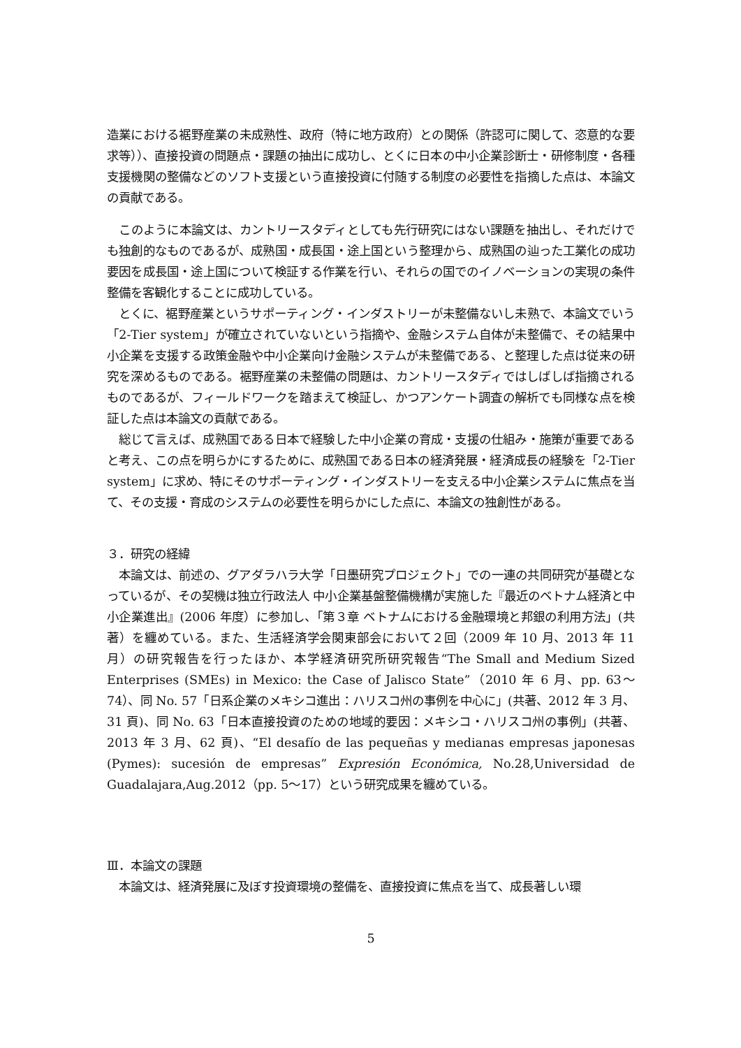造業における裾野産業の未成熟性、政府（特に地方政府）との関係（許認可に関して、恣意的な要求等））、直接投資の問題点・課題の抽出に成功し、とくに日本の中小企業診断士・研修制度・各種支援機関の整備などのソフト支援という直接投資に付随する制度の必要性を指摘した点は、本論文の貢献である。
　このように本論文は、カントリースタディとしても先行研究にはない課題を抽出し、それだけでも独創的なものであるが、成熟国・成長国・途上国という整理から、成熟国の辿った工業化の成功要因を成長国・途上国について検証する作業を行い、それらの国でのイノベーションの実現の条件整備を客観化することに成功している。
　とくに、裾野産業というサポーティング・インダストリーが未整備ないし未熟で、本論文でいう「2-Tier system」が確立されていないという指摘や、金融システム自体が未整備で、その結果中小企業を支援する政策金融や中小企業向け金融システムが未整備である、と整理した点は従来の研究を深めるものである。裾野産業の未整備の問題は、カントリースタディではしばしば指摘されるものであるが、フィールドワークを踏まえて検証し、かつアンケート調査の解析でも同様な点を検証した点は本論文の貢献である。
　総じて言えば、成熟国である日本で経験した中小企業の育成・支援の仕組み・施策が重要であると考え、この点を明らかにするために、成熟国である日本の経済発展・経済成長の経験を「2-Tier system」に求め、特にそのサポーティング・インダストリーを支える中小企業システムに焦点を当て、その支援・育成のシステムの必要性を明らかにした点に、本論文の独創性がある。
３．研究の経緯
　本論文は、前述の、グアダラハラ大学「日墨研究プロジェクト」での一連の共同研究が基礎となっているが、その契機は独立行政法人 中小企業基盤整備機構が実施した『最近のベトナム経済と中小企業進出』(2006 年度）に参加し、「第３章 ベトナムにおける金融環境と邦銀の利用方法」(共著）を纏めている。また、生活経済学会関東部会において２回（2009 年 10 月、2013 年 11 月）の研究報告を行ったほか、本学経済研究所研究報告“The Small and Medium Sized Enterprises (SMEs) in Mexico: the Case of Jalisco State”（2010 年 6 月、pp. 63～74）、同 No. 57「日系企業のメキシコ進出：ハリスコ州の事例を中心に」(共著、2012 年 3 月、31 頁)、同 No. 63「日本直接投資のための地域的要因：メキシコ・ハリスコ州の事例」(共著、2013 年 3 月、62 頁)、“El desafío de las pequeñas y medianas empresas japonesas (Pymes): sucesión de empresas” Expresión Económica, No.28,Universidad de Guadalajara,Aug.2012（pp. 5～17）という研究成果を纏めている。
Ⅲ．本論文の課題
　本論文は、経済発展に及ぼす投資環境の整備を、直接投資に焦点を当て、成長著しい環
5